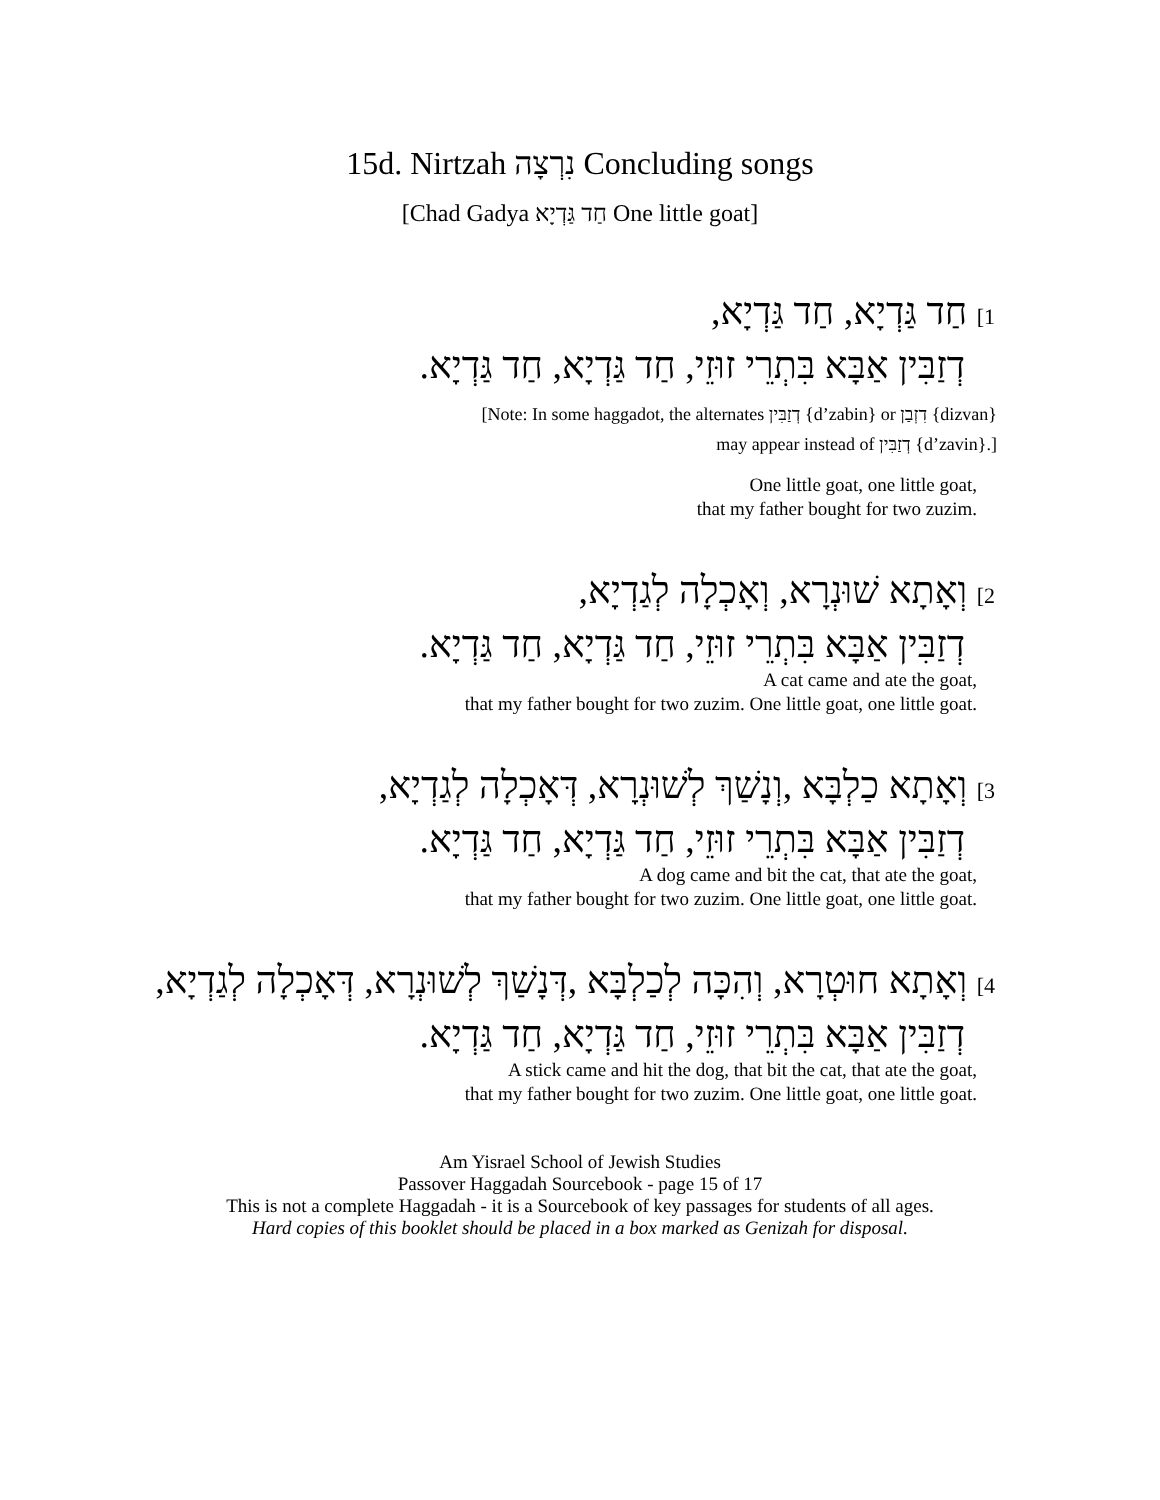15d. Nirtzah נִרְצָה Concluding songs
[Chad Gadya חַד גַּדְיָא One little goat]
1] חַד גַּדְיָא, חַד גַּדְיָא,
דְזַבִּין אַבָּא בִּתְרֵי זוּזֵי, חַד גַּדְיָא, חַד גַּדְיָא.
[Note: In some haggadot, the alternates דְזַבִּין {d’zabin} or דִזְבַן {dizvan}
may appear instead of דְזַבִּין {d’zavin}.]
One little goat, one little goat,
that my father bought for two zuzim.
2] וְאָתָא שׁוּנְרָא, וְאָכְלָה לְגַדְיָא,
דְזַבִּין אַבָּא בִּתְרֵי זוּזֵי, חַד גַּדְיָא, חַד גַּדְיָא.
A cat came and ate the goat,
that my father bought for two zuzim. One little goat, one little goat.
3] וְאָתָא כַלְבָּא ,וְנָשַׁךְ לְשׁוּנְרָא, דְּאָכְלָה לְגַדְיָא,
דְזַבִּין אַבָּא בִּתְרֵי זוּזֵי, חַד גַּדְיָא, חַד גַּדְיָא.
A dog came and bit the cat, that ate the goat,
that my father bought for two zuzim. One little goat, one little goat.
4] וְאָתָא חוּטְרָא, וְהִכָּה לְכַלְבָּא ,דְּנָשַׁךְ לְשׁוּנְרָא, דְּאָכְלָה לְגַדְיָא,
דְזַבִּין אַבָּא בִּתְרֵי זוּזֵי, חַד גַּדְיָא, חַד גַּדְיָא.
A stick came and hit the dog, that bit the cat, that ate the goat,
that my father bought for two zuzim. One little goat, one little goat.
Am Yisrael School of Jewish Studies
Passover Haggadah Sourcebook - page 15 of 17
This is not a complete Haggadah - it is a Sourcebook of key passages for students of all ages.
Hard copies of this booklet should be placed in a box marked as Genizah for disposal.